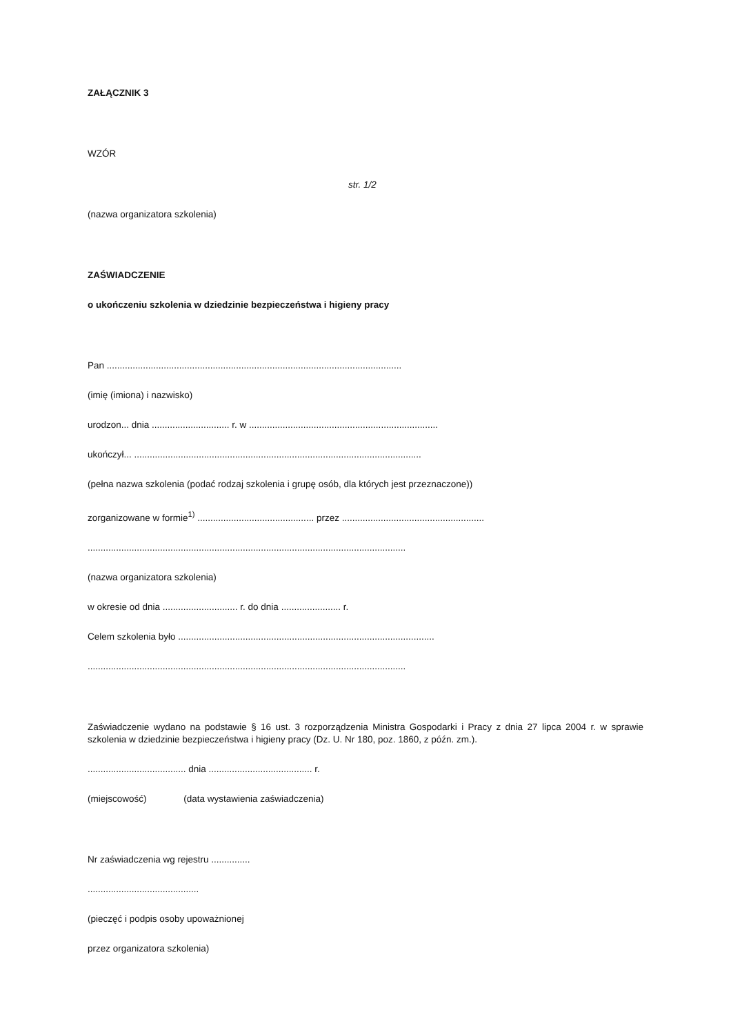ZAŁĄCZNIK 3
WZÓR
str. 1/2
(nazwa organizatora szkolenia)
ZAŚWIADCZENIE
o ukończeniu szkolenia w dziedzinie bezpieczeństwa i higieny pracy
Pan ..................................................................................................................
(imię (imiona) i nazwisko)
urodzon... dnia .............................. r. w .........................................................................
ukończył... ...............................................................................................................
(pełna nazwa szkolenia (podać rodzaj szkolenia i grupę osób, dla których jest przeznaczone))
zorganizowane w formie<sup>1)</sup> ............................................. przez .......................................................
...........................................................................................................................
(nazwa organizatora szkolenia)
w okresie od dnia ............................. r. do dnia ....................... r.
Celem szkolenia było ...................................................................................................
...........................................................................................................................
Zaświadczenie wydano na podstawie § 16 ust. 3 rozporządzenia Ministra Gospodarki i Pracy z dnia 27 lipca 2004 r. w sprawie szkolenia w dziedzinie bezpieczeństwa i higieny pracy (Dz. U. Nr 180, poz. 1860, z późn. zm.).
...................................... dnia ........................................ r.
(miejscowość) (data wystawienia zaświadczenia)
Nr zaświadczenia wg rejestru ...............
...........................................
(pieczęć i podpis osoby upoważnionej
przez organizatora szkolenia)